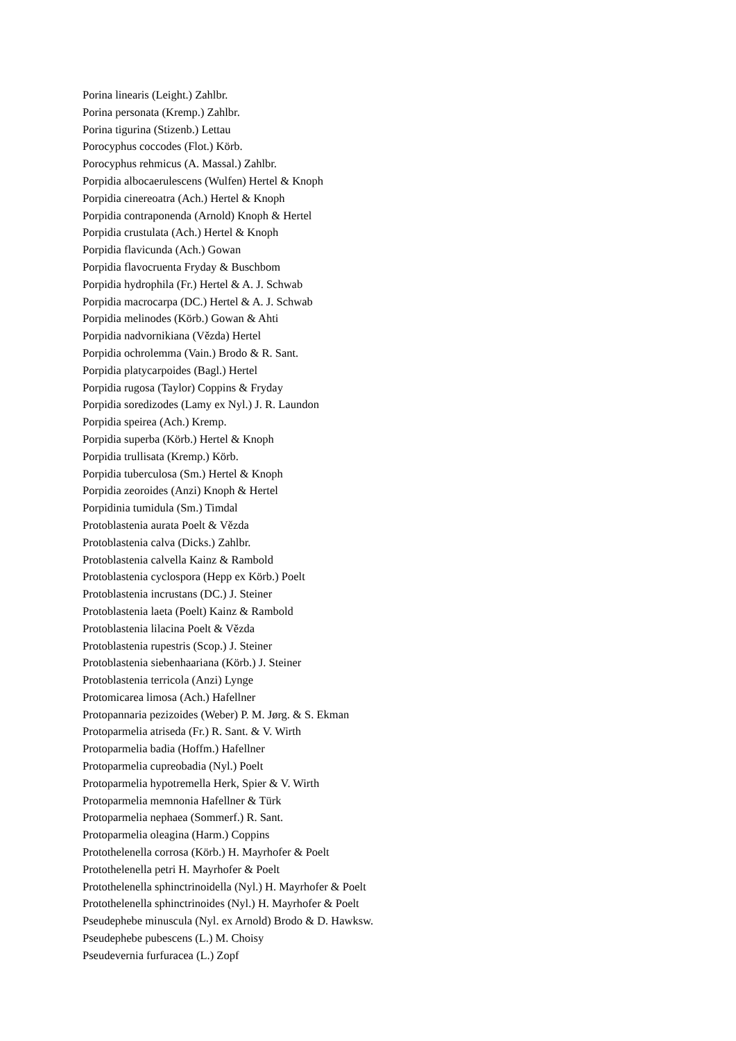Porina linearis (Leight.) Zahlbr.
Porina personata (Kremp.) Zahlbr.
Porina tigurina (Stizenb.) Lettau
Porocyphus coccodes (Flot.) Körb.
Porocyphus rehmicus (A. Massal.) Zahlbr.
Porpidia albocaerulescens (Wulfen) Hertel & Knoph
Porpidia cinereoatra (Ach.) Hertel & Knoph
Porpidia contraponenda (Arnold) Knoph & Hertel
Porpidia crustulata (Ach.) Hertel & Knoph
Porpidia flavicunda (Ach.) Gowan
Porpidia flavocruenta Fryday & Buschbom
Porpidia hydrophila (Fr.) Hertel & A. J. Schwab
Porpidia macrocarpa (DC.) Hertel & A. J. Schwab
Porpidia melinodes (Körb.) Gowan & Ahti
Porpidia nadvornikiana (Vězda) Hertel
Porpidia ochrolemma (Vain.) Brodo & R. Sant.
Porpidia platycarpoides (Bagl.) Hertel
Porpidia rugosa (Taylor) Coppins & Fryday
Porpidia soredizodes (Lamy ex Nyl.) J. R. Laundon
Porpidia speirea (Ach.) Kremp.
Porpidia superba (Körb.) Hertel & Knoph
Porpidia trullisata (Kremp.) Körb.
Porpidia tuberculosa (Sm.) Hertel & Knoph
Porpidia zeoroides (Anzi) Knoph & Hertel
Porpidinia tumidula (Sm.) Timdal
Protoblastenia aurata Poelt & Vězda
Protoblastenia calva (Dicks.) Zahlbr.
Protoblastenia calvella Kainz & Rambold
Protoblastenia cyclospora (Hepp ex Körb.) Poelt
Protoblastenia incrustans (DC.) J. Steiner
Protoblastenia laeta (Poelt) Kainz & Rambold
Protoblastenia lilacina Poelt & Vězda
Protoblastenia rupestris (Scop.) J. Steiner
Protoblastenia siebenhaariana (Körb.) J. Steiner
Protoblastenia terricola (Anzi) Lynge
Protomicarea limosa (Ach.) Hafellner
Protopannaria pezizoides (Weber) P. M. Jørg. & S. Ekman
Protoparmelia atriseda (Fr.) R. Sant. & V. Wirth
Protoparmelia badia (Hoffm.) Hafellner
Protoparmelia cupreobadia (Nyl.) Poelt
Protoparmelia hypotremella Herk, Spier & V. Wirth
Protoparmelia memnonia Hafellner & Türk
Protoparmelia nephaea (Sommerf.) R. Sant.
Protoparmelia oleagina (Harm.) Coppins
Protothelenella corrosa (Körb.) H. Mayrhofer & Poelt
Protothelenella petri H. Mayrhofer & Poelt
Protothelenella sphinctrinoidella (Nyl.) H. Mayrhofer & Poelt
Protothelenella sphinctrinoides (Nyl.) H. Mayrhofer & Poelt
Pseudephebe minuscula (Nyl. ex Arnold) Brodo & D. Hawksw.
Pseudephebe pubescens (L.) M. Choisy
Pseudevernia furfuracea (L.) Zopf